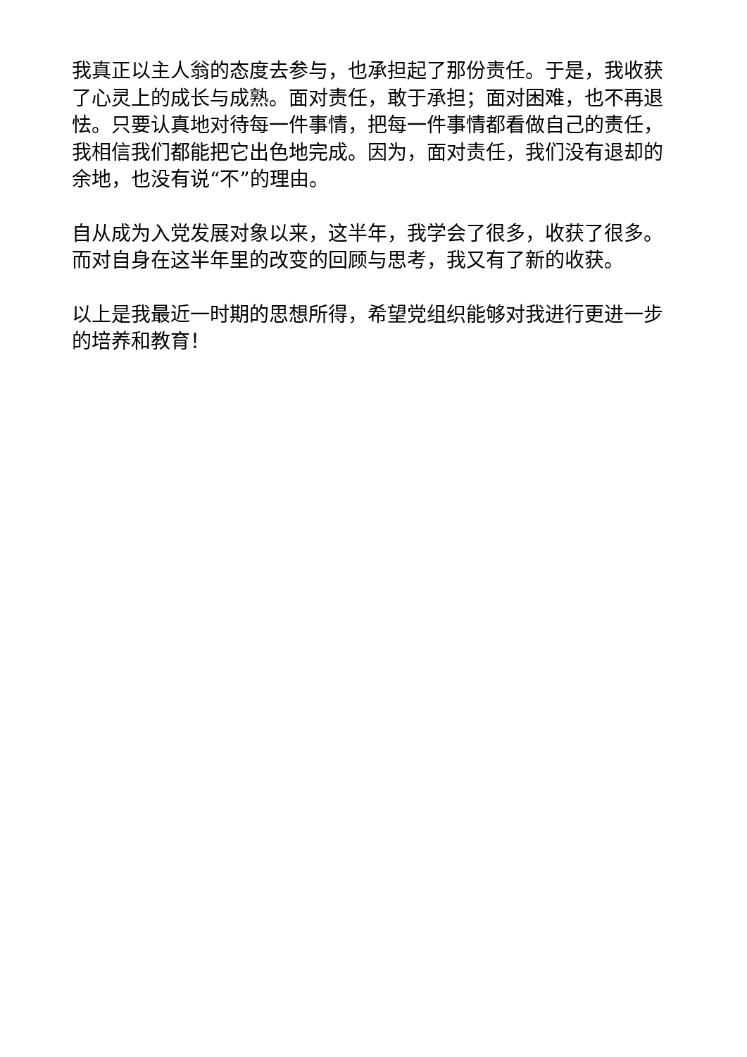我真正以主人翁的态度去参与，也承担起了那份责任。于是，我收获了心灵上的成长与成熟。面对责任，敢于承担；面对困难，也不再退怯。只要认真地对待每一件事情，把每一件事情都看做自己的责任，我相信我们都能把它出色地完成。因为，面对责任，我们没有退却的余地，也没有说“不”的理由。
自从成为入党发展对象以来，这半年，我学会了很多，收获了很多。而对自身在这半年里的改变的回顾与思考，我又有了新的收获。
以上是我最近一时期的思想所得，希望党组织能够对我进行更进一步的培养和教育！